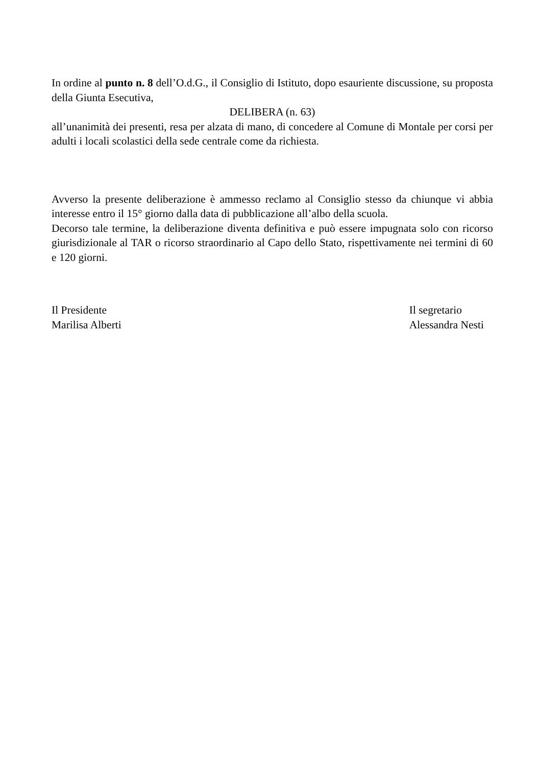In ordine al punto n. 8 dell’O.d.G., il Consiglio di Istituto, dopo esauriente discussione, su proposta della Giunta Esecutiva,
DELIBERA (n. 63)
all’unanimità dei presenti, resa per alzata di mano, di concedere al Comune di Montale per corsi per adulti i locali scolastici della sede centrale come da richiesta.
Avverso la presente deliberazione è ammesso reclamo al Consiglio stesso da chiunque vi abbia interesse entro il 15° giorno dalla data di pubblicazione all’albo della scuola.
Decorso tale termine, la deliberazione diventa definitiva e può essere impugnata solo con ricorso giurisdizionale al TAR o ricorso straordinario al Capo dello Stato, rispettivamente nei termini di 60 e 120 giorni.
Il Presidente
Marilisa Alberti
Il segretario
Alessandra Nesti